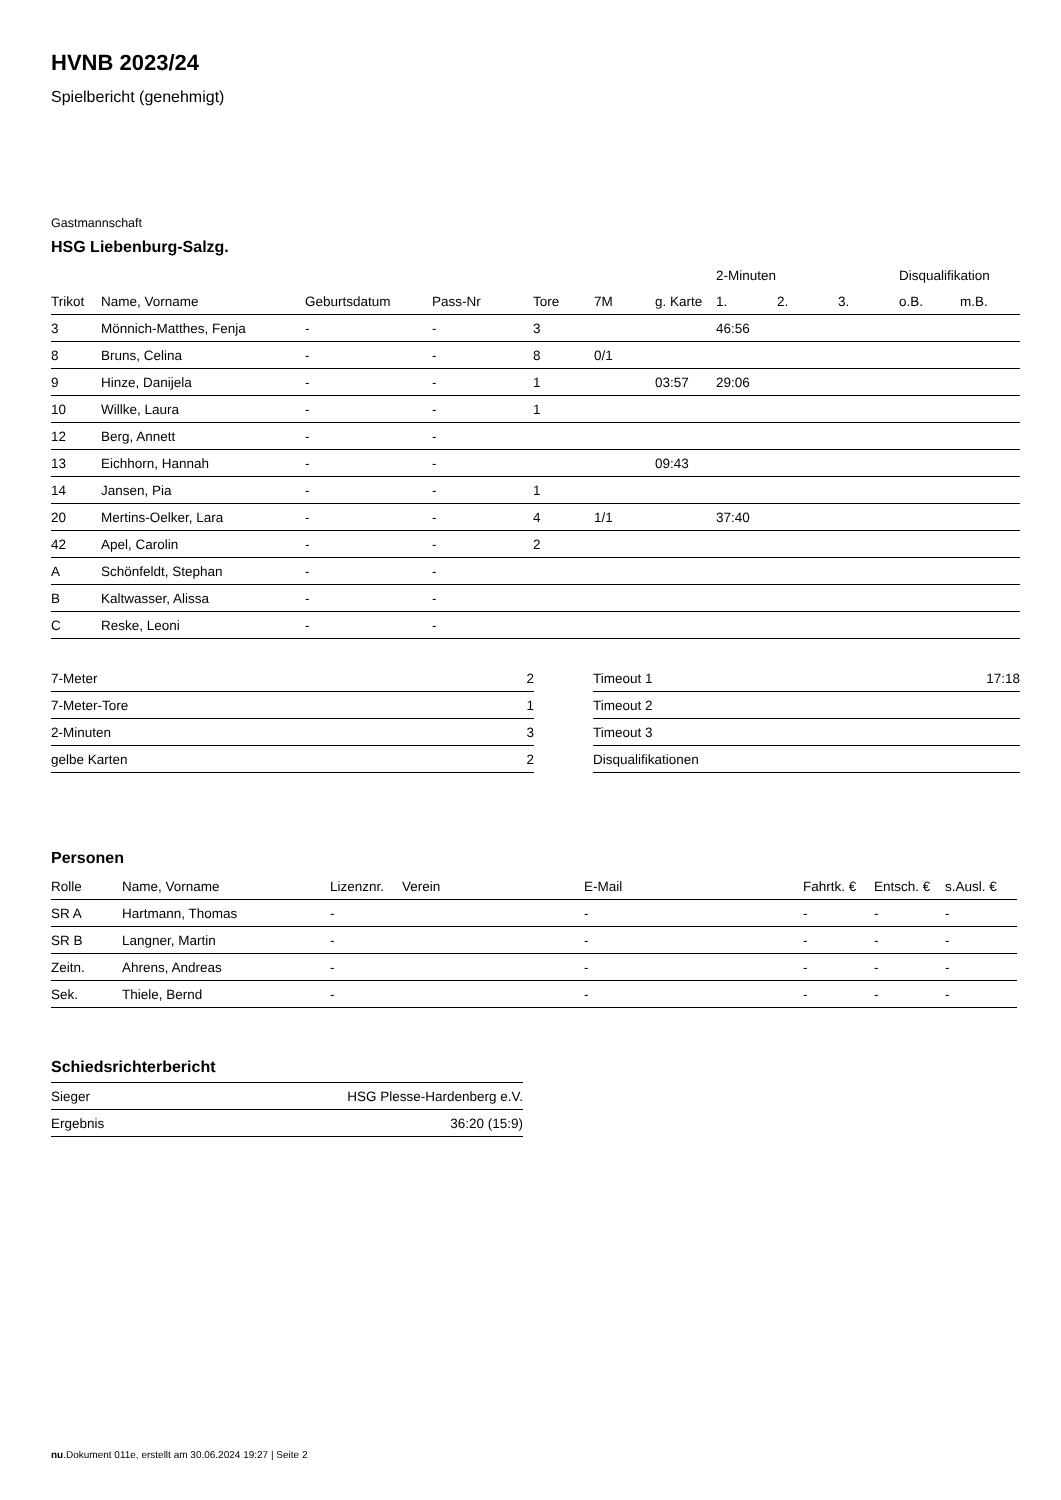HVNB 2023/24
Spielbericht (genehmigt)
Gastmannschaft
HSG Liebenburg-Salzg.
| | | | | | | | 2-Minuten | | | Disqualifikation | |
| --- | --- | --- | --- | --- | --- | --- | --- | --- | --- | --- | --- |
| Trikot | Name, Vorname | Geburtsdatum | Pass-Nr | Tore | 7M | g. Karte | 1. | 2. | 3. | o.B. | m.B. |
| 3 | Mönnich-Matthes, Fenja | - | - | 3 | | | 46:56 | | | | |
| 8 | Bruns, Celina | - | - | 8 | 0/1 | | | | | | |
| 9 | Hinze, Danijela | - | - | 1 | | 03:57 | 29:06 | | | | |
| 10 | Willke, Laura | - | - | 1 | | | | | | | |
| 12 | Berg, Annett | - | - | | | | | | | | |
| 13 | Eichhorn, Hannah | - | - | | | 09:43 | | | | | |
| 14 | Jansen, Pia | - | - | 1 | | | | | | | |
| 20 | Mertins-Oelker, Lara | - | - | 4 | 1/1 | | 37:40 | | | | |
| 42 | Apel, Carolin | - | - | 2 | | | | | | | |
| A | Schönfeldt, Stephan | - | - | | | | | | | | |
| B | Kaltwasser, Alissa | - | - | | | | | | | | |
| C | Reske, Leoni | - | - | | | | | | | | |
| 7-Meter | 2 |
| 7-Meter-Tore | 1 |
| 2-Minuten | 3 |
| gelbe Karten | 2 |
| Timeout 1 | 17:18 |
| Timeout 2 | |
| Timeout 3 | |
| Disqualifikationen | |
Personen
| Rolle | Name, Vorname | Lizenznr. | Verein | E-Mail | Fahrtk. € | Entsch. € | s.Ausl. € |
| --- | --- | --- | --- | --- | --- | --- | --- |
| SR A | Hartmann, Thomas | - | | - | - | - | - |
| SR B | Langner, Martin | - | | - | - | - | - |
| Zeitn. | Ahrens, Andreas | - | | - | - | - | - |
| Sek. | Thiele, Bernd | - | | - | - | - | - |
Schiedsrichterbericht
| Sieger | HSG Plesse-Hardenberg e.V. |
| Ergebnis | 36:20 (15:9) |
nu.Dokument 011e, erstellt am 30.06.2024 19:27 | Seite 2